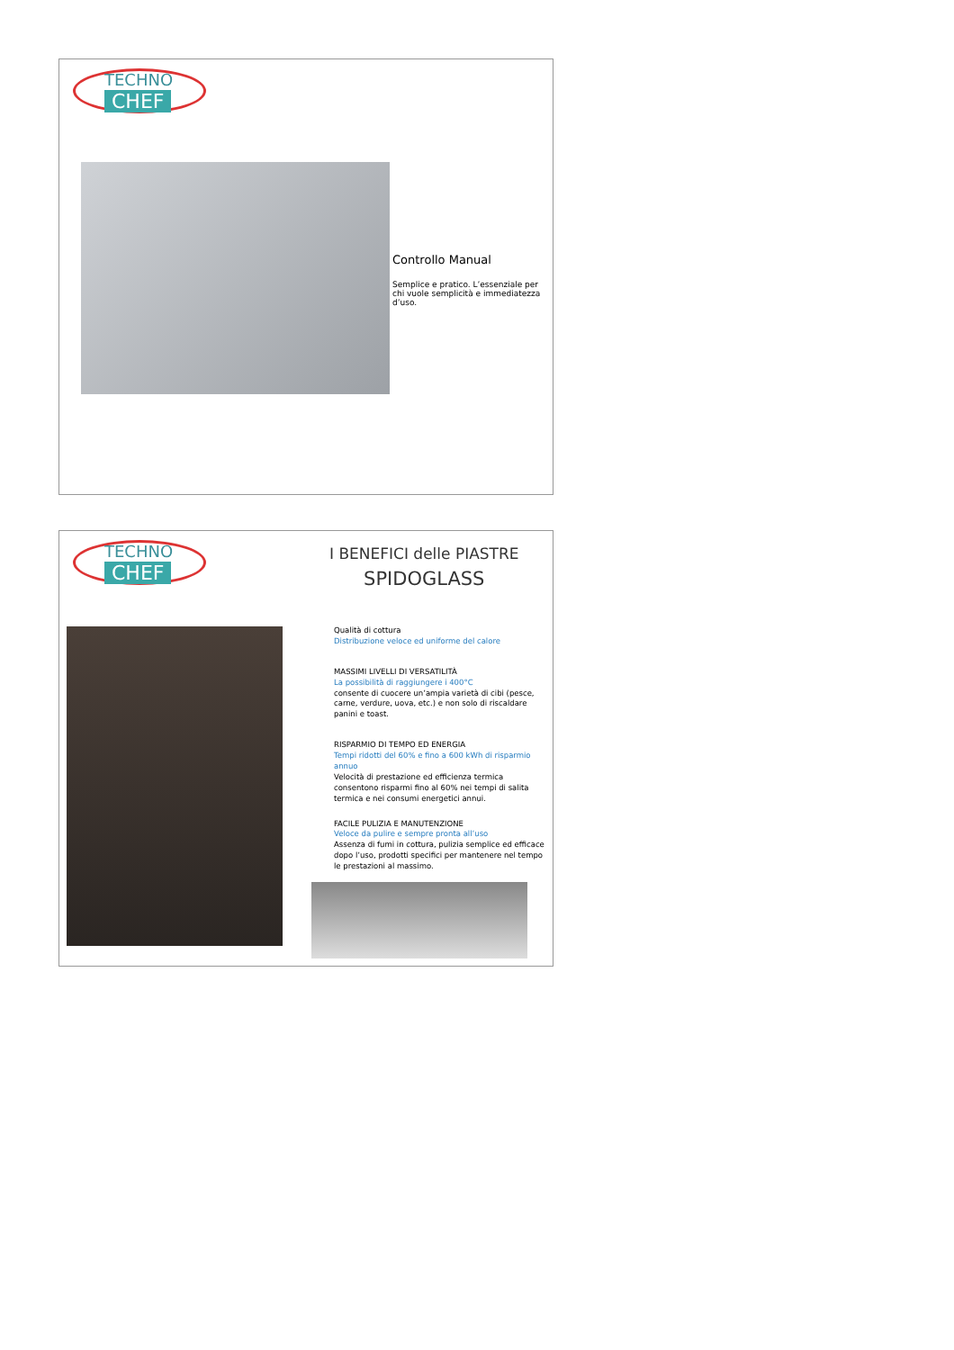TECHNO
CHEF
Controllo Manual
Semplice e pratico. L’essenziale per chi vuole semplicità e immediatezza d’uso.
TECHNO
CHEF
I BENEFICI delle PIASTRE
SPIDOGLASS
Qualità di cottura
Distribuzione veloce ed uniforme del calore
MASSIMI LIVELLI DI VERSATILITÀ
La possibilità di raggiungere i 400°C
consente di cuocere un’ampia varietà di cibi (pesce, carne, verdure, uova, etc.) e non solo di riscaldare panini e toast.
RISPARMIO DI TEMPO ED ENERGIA
Tempi ridotti del 60% e fino a 600 kWh di risparmio annuo
Velocità di prestazione ed efficienza termica consentono risparmi fino al 60% nei tempi di salita termica e nei consumi energetici annui.
FACILE PULIZIA E MANUTENZIONE
Veloce da pulire e sempre pronta all’uso
Assenza di fumi in cottura, pulizia semplice ed efficace dopo l’uso, prodotti specifici per mantenere nel tempo le prestazioni al massimo.